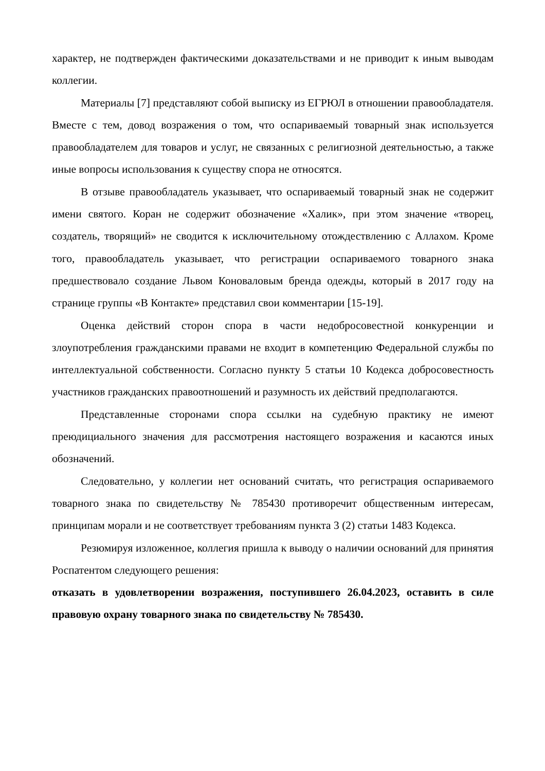характер, не подтвержден фактическими доказательствами и не приводит к иным выводам коллегии.
Материалы [7] представляют собой выписку из ЕГРЮЛ в отношении правообладателя. Вместе с тем, довод возражения о том, что оспариваемый товарный знак используется правообладателем для товаров и услуг, не связанных с религиозной деятельностью, а также иные вопросы использования к существу спора не относятся.
В отзыве правообладатель указывает, что оспариваемый товарный знак не содержит имени святого. Коран не содержит обозначение «Халик», при этом значение «творец, создатель, творящий» не сводится к исключительному отождествлению с Аллахом. Кроме того, правообладатель указывает, что регистрации оспариваемого товарного знака предшествовало создание Львом Коноваловым бренда одежды, который в 2017 году на странице группы «В Контакте» представил свои комментарии [15-19].
Оценка действий сторон спора в части недобросовестной конкуренции и злоупотребления гражданскими правами не входит в компетенцию Федеральной службы по интеллектуальной собственности. Согласно пункту 5 статьи 10 Кодекса добросовестность участников гражданских правоотношений и разумность их действий предполагаются.
Представленные сторонами спора ссылки на судебную практику не имеют преюдициального значения для рассмотрения настоящего возражения и касаются иных обозначений.
Следовательно, у коллегии нет оснований считать, что регистрация оспариваемого товарного знака по свидетельству № 785430 противоречит общественным интересам, принципам морали и не соответствует требованиям пункта 3 (2) статьи 1483 Кодекса.
Резюмируя изложенное, коллегия пришла к выводу о наличии оснований для принятия Роспатентом следующего решения:
отказать в удовлетворении возражения, поступившего 26.04.2023, оставить в силе правовую охрану товарного знака по свидетельству № 785430.